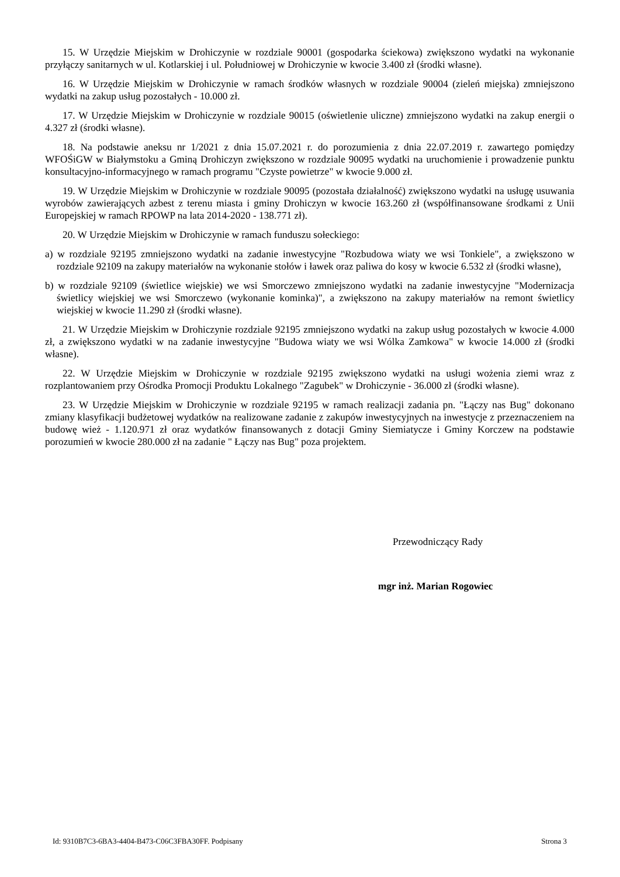15. W Urzędzie Miejskim w Drohiczynie w rozdziale 90001 (gospodarka ściekowa) zwiększono wydatki na wykonanie przyłączy sanitarnych w ul. Kotlarskiej i ul. Południowej w Drohiczynie w kwocie 3.400 zł (środki własne).
16. W Urzędzie Miejskim w Drohiczynie w ramach środków własnych w rozdziale 90004 (zieleń miejska) zmniejszono wydatki na zakup usług pozostałych - 10.000 zł.
17. W Urzędzie Miejskim w Drohiczynie w rozdziale 90015 (oświetlenie uliczne) zmniejszono wydatki na zakup energii o 4.327 zł (środki własne).
18. Na podstawie aneksu nr 1/2021 z dnia 15.07.2021 r. do porozumienia z dnia 22.07.2019 r. zawartego pomiędzy WFOŚiGW w Białymstoku a Gminą Drohiczyn zwiększono w rozdziale 90095 wydatki na uruchomienie i prowadzenie punktu konsultacyjno-informacyjnego w ramach programu "Czyste powietrze" w kwocie 9.000 zł.
19. W Urzędzie Miejskim w Drohiczynie w rozdziale 90095 (pozostała działalność) zwiększono wydatki na usługę usuwania wyrobów zawierających azbest z terenu miasta i gminy Drohiczyn w kwocie 163.260 zł (współfinansowane środkami z Unii Europejskiej w ramach RPOWP na lata 2014-2020 - 138.771 zł).
20. W Urzędzie Miejskim w Drohiczynie w ramach funduszu sołeckiego:
a) w rozdziale 92195 zmniejszono wydatki na zadanie inwestycyjne "Rozbudowa wiaty we wsi Tonkiele", a zwiększono w rozdziale 92109 na zakupy materiałów na wykonanie stołów i ławek oraz paliwa do kosy w kwocie 6.532 zł (środki własne),
b) w rozdziale 92109 (świetlice wiejskie) we wsi Smorczewo zmniejszono wydatki na zadanie inwestycyjne "Modernizacja świetlicy wiejskiej we wsi Smorczewo (wykonanie kominka)", a zwiększono na zakupy materiałów na remont świetlicy wiejskiej w kwocie 11.290 zł (środki własne).
21. W Urzędzie Miejskim w Drohiczynie rozdziale 92195 zmniejszono wydatki na zakup usług pozostałych w kwocie 4.000 zł, a zwiększono wydatki w na zadanie inwestycyjne "Budowa wiaty we wsi Wólka Zamkowa" w kwocie 14.000 zł (środki własne).
22. W Urzędzie Miejskim w Drohiczynie w rozdziale 92195 zwiększono wydatki na usługi wożenia ziemi wraz z rozplantowaniem przy Ośrodka Promocji Produktu Lokalnego "Zagubek" w Drohiczynie - 36.000 zł (środki własne).
23. W Urzędzie Miejskim w Drohiczynie w rozdziale 92195 w ramach realizacji zadania pn. "Łączy nas Bug" dokonano zmiany klasyfikacji budżetowej wydatków na realizowane zadanie z zakupów inwestycyjnych na inwestycje z przeznaczeniem na budowę wież - 1.120.971 zł oraz wydatków finansowanych z dotacji Gminy Siemiatycze i Gminy Korczew na podstawie porozumień w kwocie 280.000 zł na zadanie " Łączy nas Bug" poza projektem.
Przewodniczący Rady
mgr inż. Marian Rogowiec
Id: 9310B7C3-6BA3-4404-B473-C06C3FBA30FF. Podpisany Strona 3